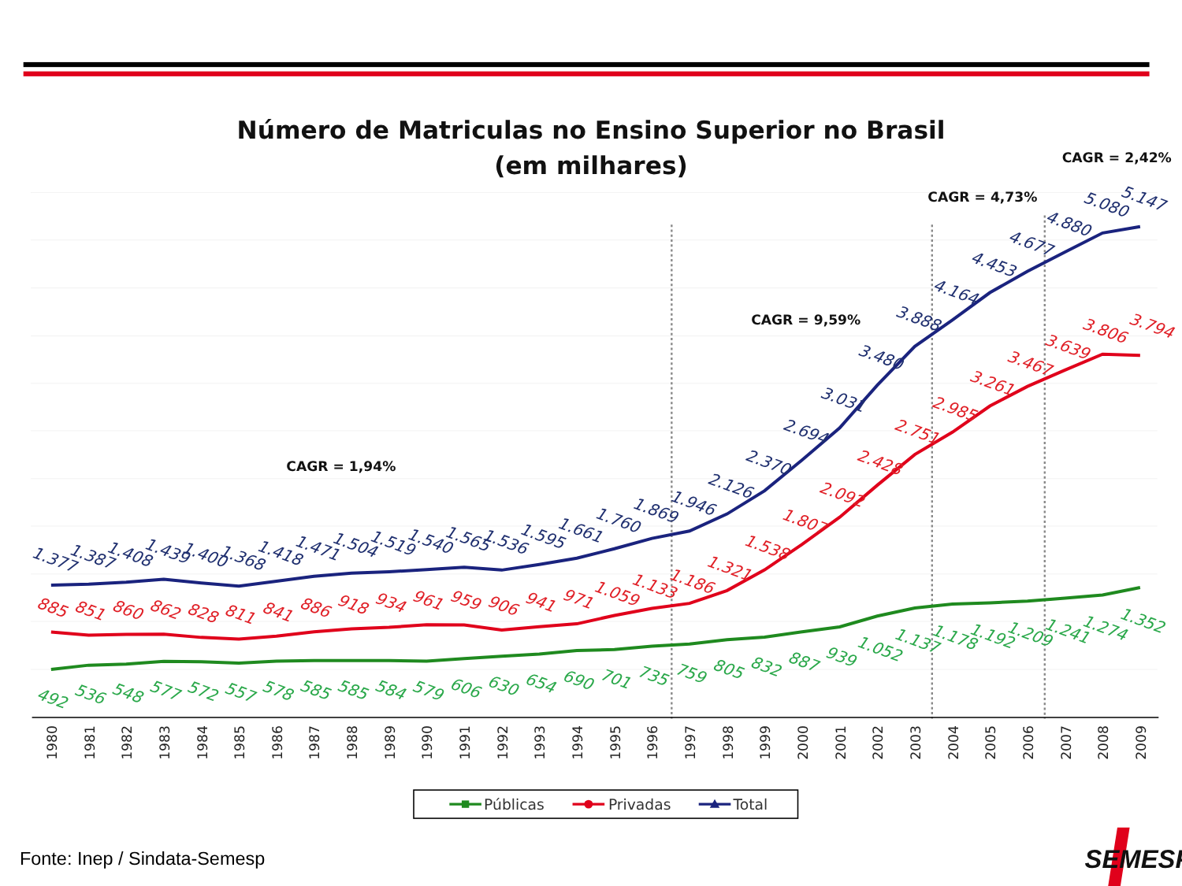Número de Matriculas no Ensino Superior no Brasil
(em milhares)
CAGR = 1,94%
CAGR = 9,59%
CAGR = 4,73%
CAGR = 2,42%
1.377
1.387
1.408
1.439
1.400
1.368
1.418
1.471
1.504
1.519
1.540
1.565
1.536
1.595
1.661
1.760
1.869
1.946
2.126
2.370
2.694
3.031
3.480
3.888
4.164
4.453
4.677
4.880
5.080
5.147
885
851
860
862
828
811
841
886
918
934
961
959
906
941
971
1.059
1.133
1.186
1.321
1.538
1.807
2.092
2.428
2.751
2.985
3.261
3.467
3.639
3.806
3.794
492
536
548
577
572
557
578
585
585
584
579
606
630
654
690
701
735
759
805
832
887
939
1.052
1.137
1.178
1.192
1.209
1.241
1.274
1.352
1980
1981
1982
1983
1984
1985
1986
1987
1988
1989
1990
1991
1992
1993
1994
1995
1996
1997
1998
1999
2000
2001
2002
2003
2004
2005
2006
2007
2008
2009
Públicas
Privadas
Total
Fonte: Inep / Sindata-Semesp
SEMESP